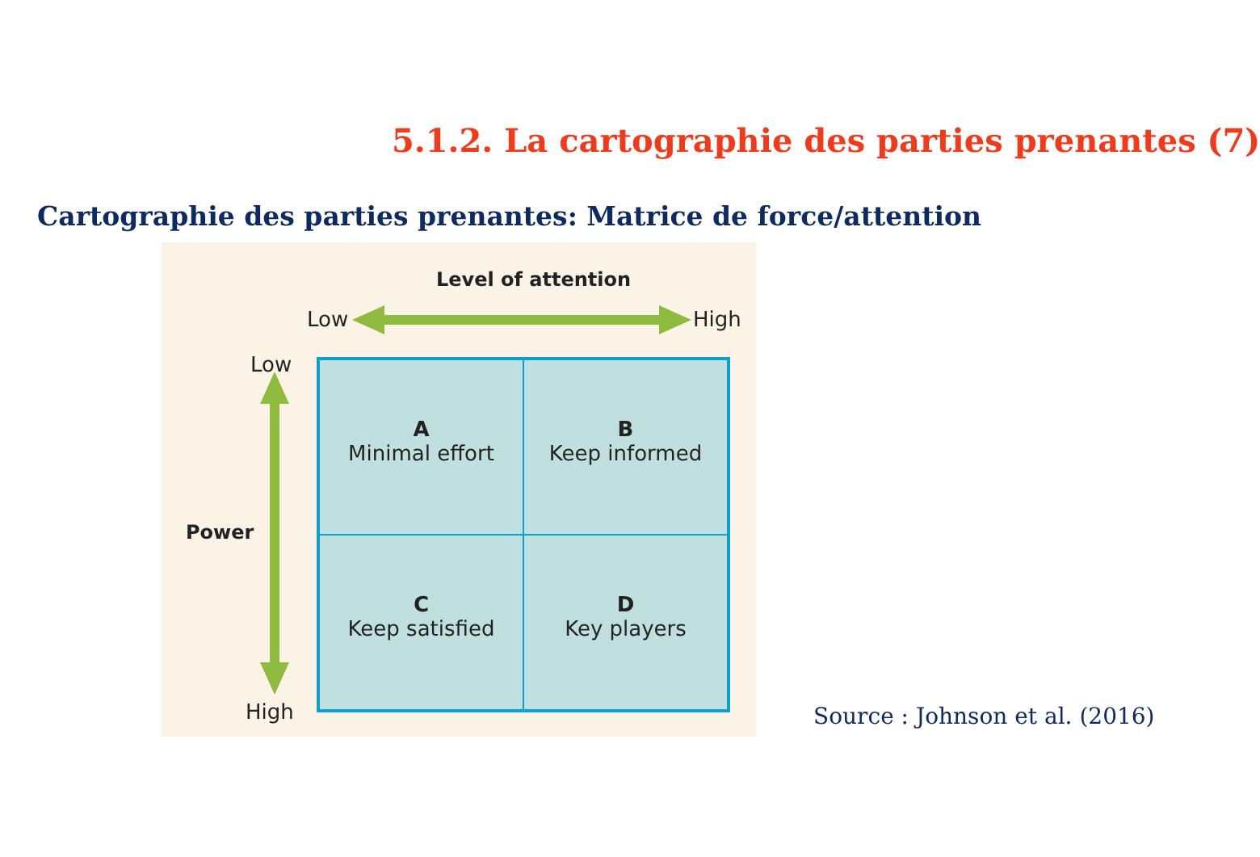5.1.2. La cartographie des parties prenantes (7)
Cartographie des parties prenantes: Matrice de force/attention
Level of attention
Low High
Low
Power
High
A
Minimal effort
B
Keep informed
C
Keep satisfied
D
Key players
Source : Johnson et al. (2016)